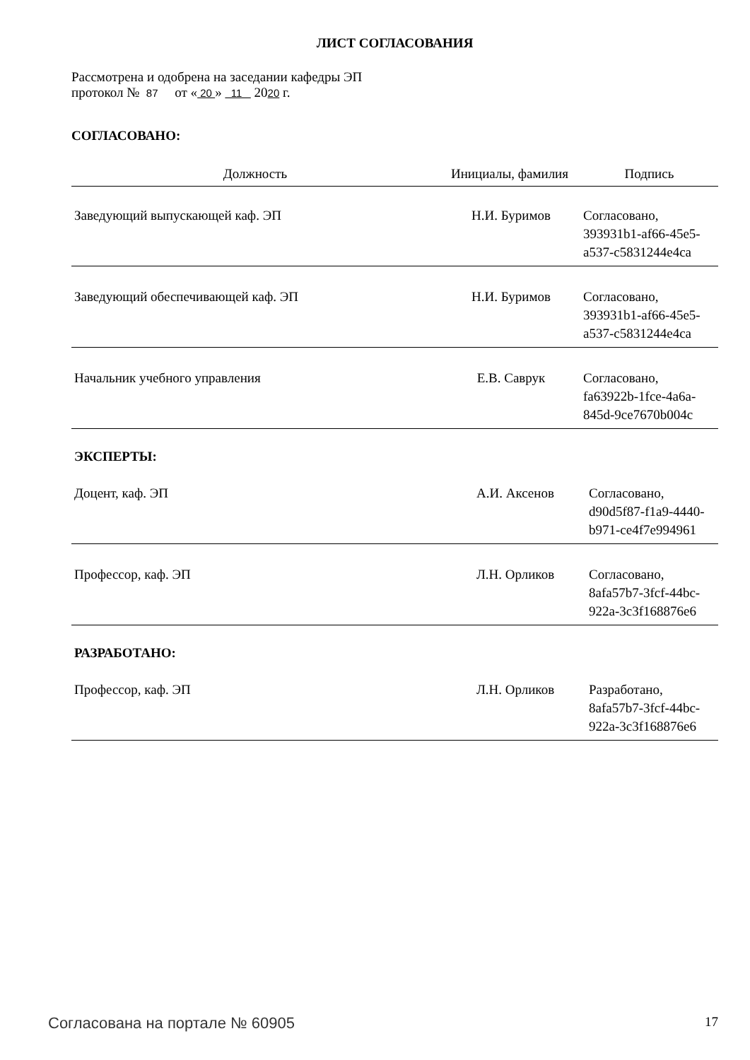ЛИСТ СОГЛАСОВАНИЯ
Рассмотрена и одобрена на заседании кафедры ЭП
протокол № 87 от « 20 » 11 2020 г.
СОГЛАСОВАНО:
| Должность | Инициалы, фамилия | Подпись |
| --- | --- | --- |
| Заведующий выпускающей каф. ЭП | Н.И. Буримов | Согласовано, 393931b1-af66-45e5- a537-c5831244e4ca |
| Заведующий обеспечивающей каф. ЭП | Н.И. Буримов | Согласовано, 393931b1-af66-45e5- a537-c5831244e4ca |
| Начальник учебного управления | Е.В. Саврук | Согласовано, fa63922b-1fce-4a6a- 845d-9ce7670b004c |
ЭКСПЕРТЫ:
| Доцент, каф. ЭП | А.И. Аксенов | Согласовано, d90d5f87-f1a9-4440- b971-ce4f7e994961 |
| Профессор, каф. ЭП | Л.Н. Орликов | Согласовано, 8afa57b7-3fcf-44bc- 922a-3c3f168876e6 |
РАЗРАБОТАНО:
| Профессор, каф. ЭП | Л.Н. Орликов | Разработано, 8afa57b7-3fcf-44bc- 922a-3c3f168876e6 |
Согласована на портале № 60905 17